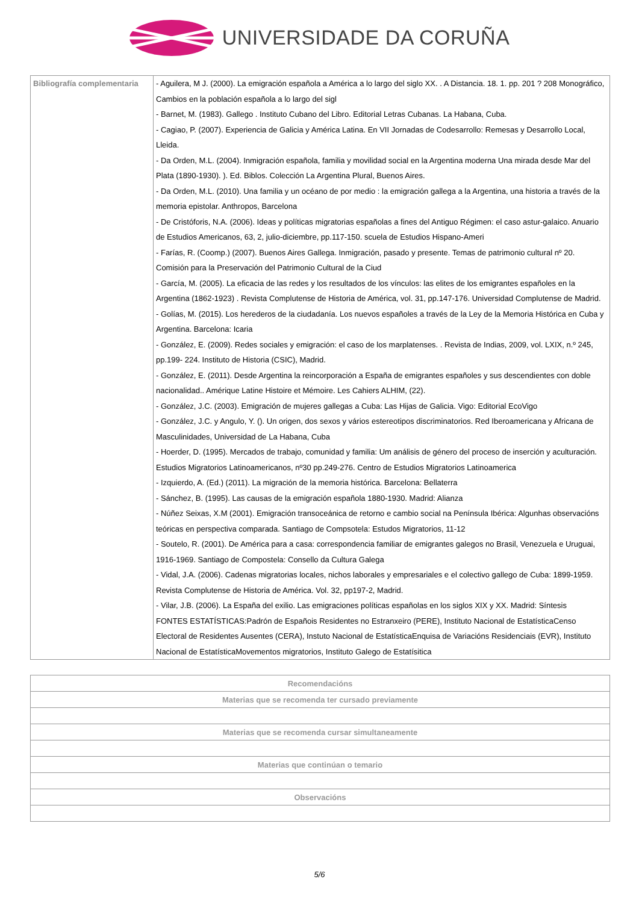UNIVERSIDADE DA CORUÑA
| Bibliografía complementaria | - Aguilera, M J. (2000). La emigración española a América a lo largo del siglo XX. . A Distancia. 18. 1. pp. 201 ? 208 Monográfico, Cambios en la población española a lo largo del sigl - Barnet, M. (1983). Gallego . Instituto Cubano del Libro. Editorial Letras Cubanas. La Habana, Cuba. - Cagiao, P. (2007). Experiencia de Galicia y América Latina. En VII Jornadas de Codesarrollo: Remesas y Desarrollo Local, Lleida. - Da Orden, M.L. (2004). Inmigración española, familia y movilidad social en la Argentina moderna Una mirada desde Mar del Plata (1890-1930). ). Ed. Biblos. Colección La Argentina Plural, Buenos Aires. - Da Orden, M.L. (2010). Una familia y un océano de por medio : la emigración gallega a la Argentina, una historia a través de la memoria epistolar. Anthropos, Barcelona - De Cristóforis, N.A. (2006). Ideas y políticas migratorias españolas a fines del Antiguo Régimen: el caso astur-galaico. Anuario de Estudios Americanos, 63, 2, julio-diciembre, pp.117-150. scuela de Estudios Hispano-Ameri - Farías, R. (Coomp.) (2007). Buenos Aires Gallega. Inmigración, pasado y presente. Temas de patrimonio cultural nº 20. Comisión para la Preservación del Patrimonio Cultural de la Ciud - García, M. (2005). La eficacia de las redes y los resultados de los vínculos: las elites de los emigrantes españoles en la Argentina (1862-1923) . Revista Complutense de Historia de América, vol. 31, pp.147-176. Universidad Complutense de Madrid. - Golías, M. (2015). Los herederos de la ciudadanía. Los nuevos españoles a través de la Ley de la Memoria Histórica en Cuba y Argentina. Barcelona: Icaria - González, E. (2009). Redes sociales y emigración: el caso de los marplatenses. . Revista de Indias, 2009, vol. LXIX, n.º 245, pp.199- 224. Instituto de Historia (CSIC), Madrid. - González, E. (2011). Desde Argentina la reincorporación a España de emigrantes españoles y sus descendientes con doble nacionalidad.. Amérique Latine Histoire et Mémoire. Les Cahiers ALHIM, (22). - González, J.C. (2003). Emigración de mujeres gallegas a Cuba: Las Hijas de Galicia. Vigo: Editorial EcoVigo - González, J.C. y Angulo, Y. (). Un origen, dos sexos y vários estereotipos discriminatorios. Red Iberoamericana y Africana de Masculinidades, Universidad de La Habana, Cuba - Hoerder, D. (1995). Mercados de trabajo, comunidad y familia: Um análisis de género del proceso de inserción y aculturación. Estudios Migratorios Latinoamericanos, nº30 pp.249-276. Centro de Estudios Migratorios Latinoamerica - Izquierdo, A. (Ed.) (2011). La migración de la memoria histórica. Barcelona: Bellaterra - Sánchez, B. (1995). Las causas de la emigración española 1880-1930. Madrid: Alianza - Núñez Seixas, X.M (2001). Emigración transoceánica de retorno e cambio social na Península Ibérica: Algunhas observacións teóricas en perspectiva comparada. Santiago de Compsotela: Estudos Migratorios, 11-12 - Soutelo, R. (2001). De América para a casa: correspondencia familiar de emigrantes galegos no Brasil, Venezuela e Uruguai, 1916-1969. Santiago de Compostela: Consello da Cultura Galega - Vidal, J.A. (2006). Cadenas migratorias locales, nichos laborales y empresariales e el colectivo gallego de Cuba: 1899-1959. Revista Complutense de Historia de América. Vol. 32, pp197-2, Madrid. - Vilar, J.B. (2006). La España del exilio. Las emigraciones políticas españolas en los siglos XIX y XX. Madrid: Síntesis FONTES ESTATÍSTICAS:Padrón de Españois Residentes no Estranxeiro (PERE), Instituto Nacional de EstatísticaCenso Electoral de Residentes Ausentes (CERA), Instuto Nacional de EstatísticaEnquisa de Variacións Residenciais (EVR), Instituto Nacional de EstatísticaMovementos migratorios, Instituto Galego de Estatísitica |
| Recomendacións |
| --- |
| Materias que se recomenda ter cursado previamente |
| Materias que se recomenda cursar simultaneamente |
| Materias que continúan o temario |
| Observacións |
5/6